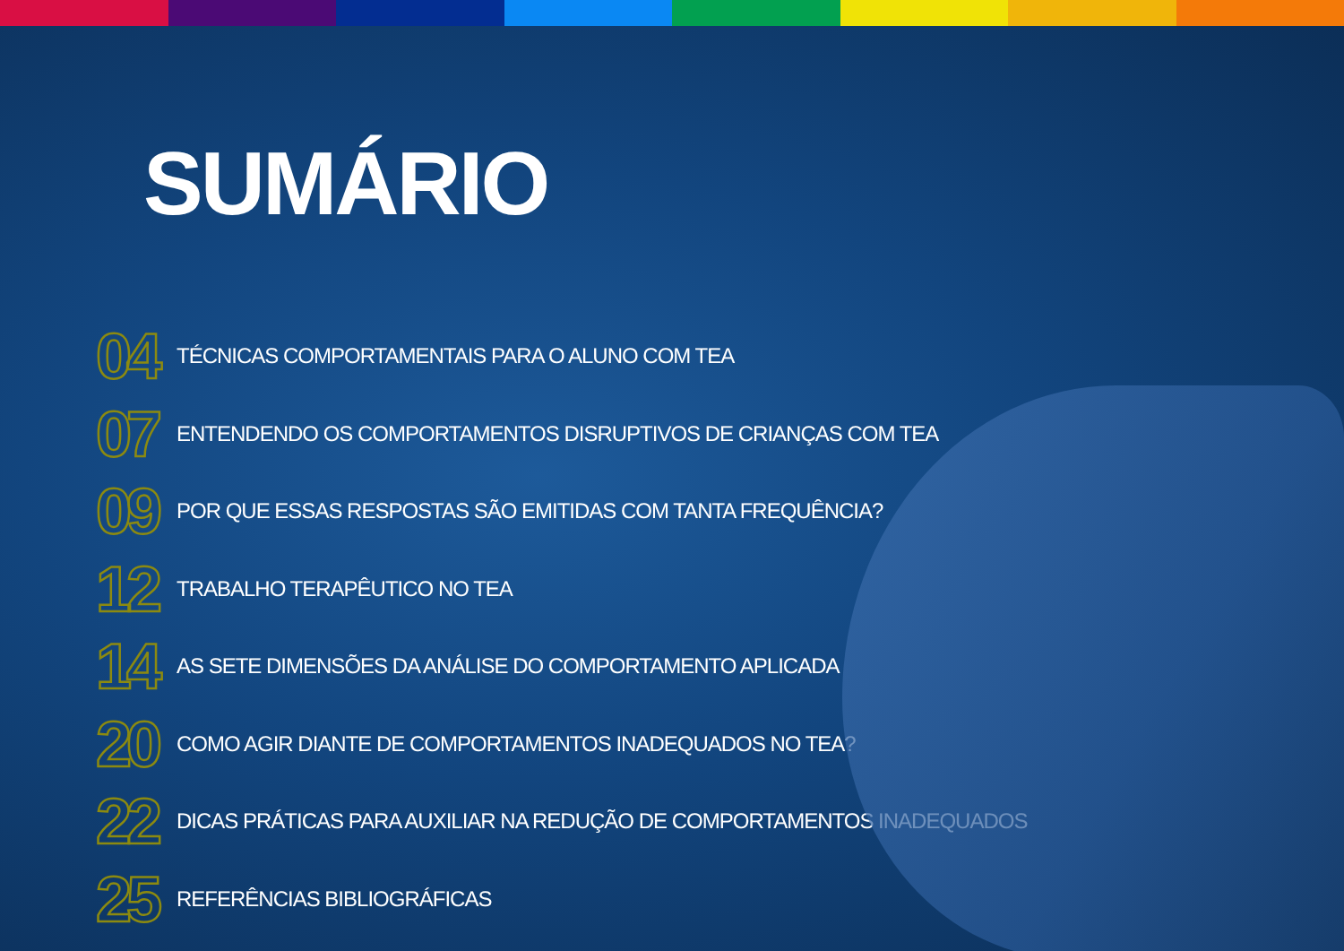SUMÁRIO
04 TÉCNICAS COMPORTAMENTAIS PARA O ALUNO COM TEA
07 ENTENDENDO OS COMPORTAMENTOS DISRUPTIVOS DE CRIANÇAS COM TEA
09 POR QUE ESSAS RESPOSTAS SÃO EMITIDAS COM TANTA FREQUÊNCIA?
12 TRABALHO TERAPÊUTICO NO TEA
14 AS SETE DIMENSÕES DA ANÁLISE DO COMPORTAMENTO APLICADA
20 COMO AGIR DIANTE DE COMPORTAMENTOS INADEQUADOS NO TEA?
22 DICAS PRÁTICAS PARA AUXILIAR NA REDUÇÃO DE COMPORTAMENTOS INADEQUADOS
25 REFERÊNCIAS BIBLIOGRÁFICAS